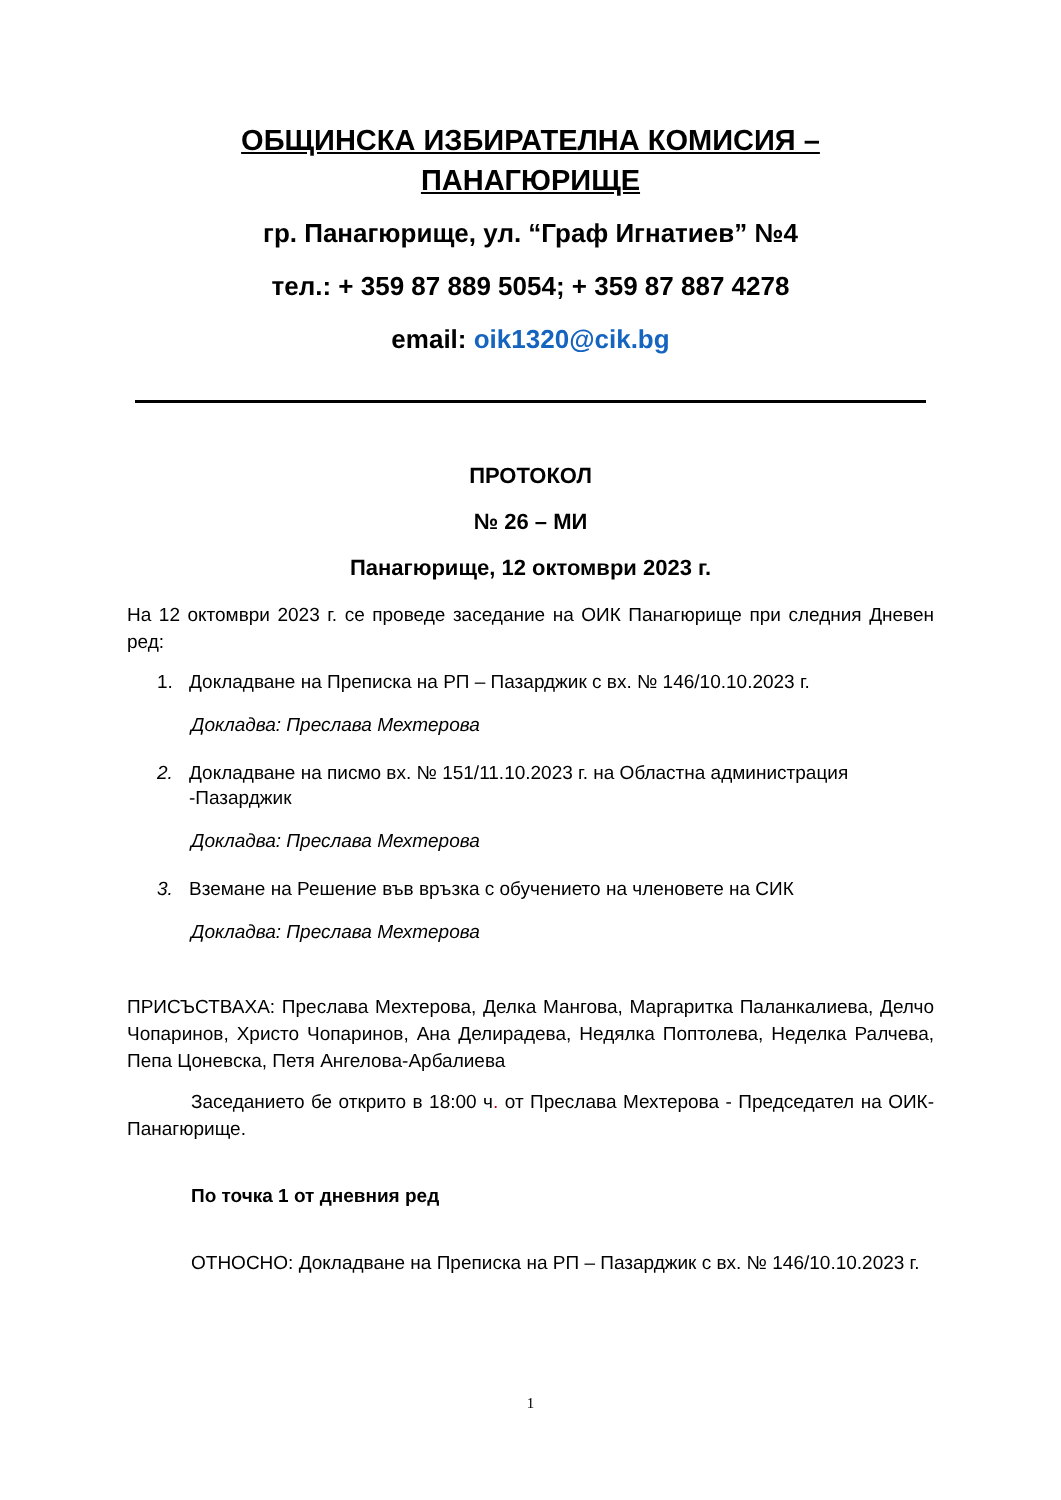ОБЩИНСКА ИЗБИРАТЕЛНА КОМИСИЯ –
ПАНАГЮРИЩЕ
гр. Панагюрище, ул. “Граф Игнатиев” №4
тел.: + 359 87 889 5054; + 359 87 887 4278
email: oik1320@cik.bg
ПРОТОКОЛ
№ 26 – МИ
Панагюрище, 12 октомври 2023 г.
На 12 октомври 2023 г. се проведе заседание на ОИК Панагюрище при следния Дневен ред:
1. Докладване на Преписка на РП – Пазарджик с вх. № 146/10.10.2023 г.
Докладва: Преслава Мехтерова
2. Докладване на писмо вх. № 151/11.10.2023 г. на Областна администрация -Пазарджик
Докладва: Преслава Мехтерова
3. Вземане на Решение във връзка с обучението на членовете на СИК
Докладва: Преслава Мехтерова
ПРИСЪСТВАХА: Преслава Мехтерова, Делка Мангова, Маргаритка Паланкалиева, Делчо Чопаринов, Христо Чопаринов, Ана Делирадева, Недялка Поптолева, Неделка Ралчева, Пепа Цоневска, Петя Ангелова-Арбалиева
Заседанието бе открито в 18:00 ч. от Преслава Мехтерова - Председател на ОИК-Панагюрище.
По точка 1 от дневния ред
ОТНОСНО: Докладване на Преписка на РП – Пазарджик с вх. № 146/10.10.2023 г.
1